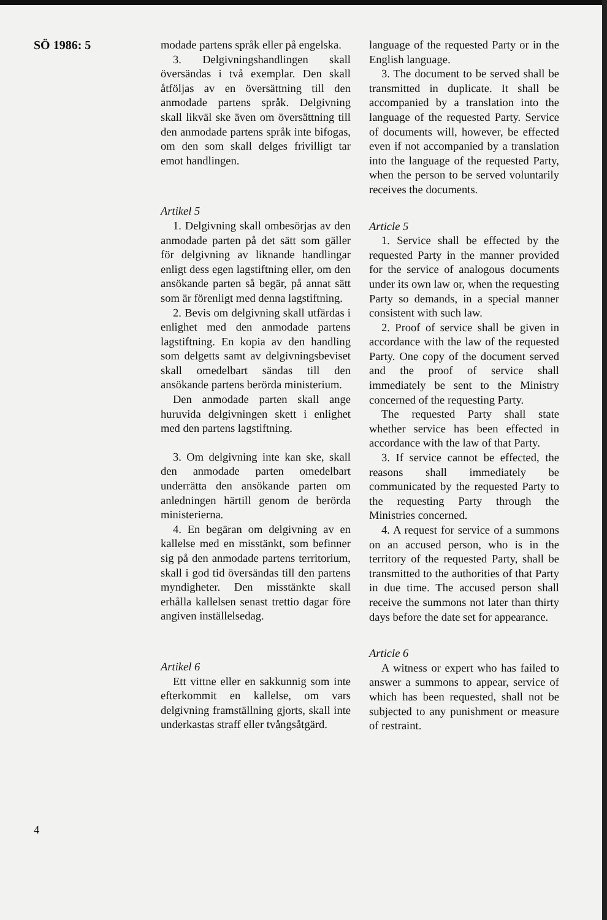SÖ 1986: 5
modade partens språk eller på engelska.
3. Delgivningshandlingen skall översändas i två exemplar. Den skall åtföljas av en översättning till den anmodade partens språk. Delgivning skall likväl ske även om översättning till den anmodade partens språk inte bifogas, om den som skall delges frivilligt tar emot handlingen.
Artikel 5
1. Delgivning skall ombesörjas av den anmodade parten på det sätt som gäller för delgivning av liknande handlingar enligt dess egen lagstiftning eller, om den ansökande parten så begär, på annat sätt som är förenligt med denna lagstiftning.
2. Bevis om delgivning skall utfärdas i enlighet med den anmodade partens lagstiftning. En kopia av den handling som delgetts samt av delgivningsbeviset skall omedelbart sändas till den ansökande partens berörda ministerium.
Den anmodade parten skall ange huruvida delgivningen skett i enlighet med den partens lagstiftning.
3. Om delgivning inte kan ske, skall den anmodade parten omedelbart underrätta den ansökande parten om anledningen härtill genom de berörda ministerierna.
4. En begäran om delgivning av en kallelse med en misstänkt, som befinner sig på den anmodade partens territorium, skall i god tid översändas till den partens myndigheter. Den misstänkte skall erhålla kallelsen senast trettio dagar före angiven inställelsedag.
Artikel 6
Ett vittne eller en sakkunnig som inte efterkommit en kallelse, om vars delgivning framställning gjorts, skall inte underkastas straff eller tvångsåtgärd.
language of the requested Party or in the English language.
3. The document to be served shall be transmitted in duplicate. It shall be accompanied by a translation into the language of the requested Party. Service of documents will, however, be effected even if not accompanied by a translation into the language of the requested Party, when the person to be served voluntarily receives the documents.
Article 5
1. Service shall be effected by the requested Party in the manner provided for the service of analogous documents under its own law or, when the requesting Party so demands, in a special manner consistent with such law.
2. Proof of service shall be given in accordance with the law of the requested Party. One copy of the document served and the proof of service shall immediately be sent to the Ministry concerned of the requesting Party.
The requested Party shall state whether service has been effected in accordance with the law of that Party.
3. If service cannot be effected, the reasons shall immediately be communicated by the requested Party to the requesting Party through the Ministries concerned.
4. A request for service of a summons on an accused person, who is in the territory of the requested Party, shall be transmitted to the authorities of that Party in due time. The accused person shall receive the summons not later than thirty days before the date set for appearance.
Article 6
A witness or expert who has failed to answer a summons to appear, service of which has been requested, shall not be subjected to any punishment or measure of restraint.
4